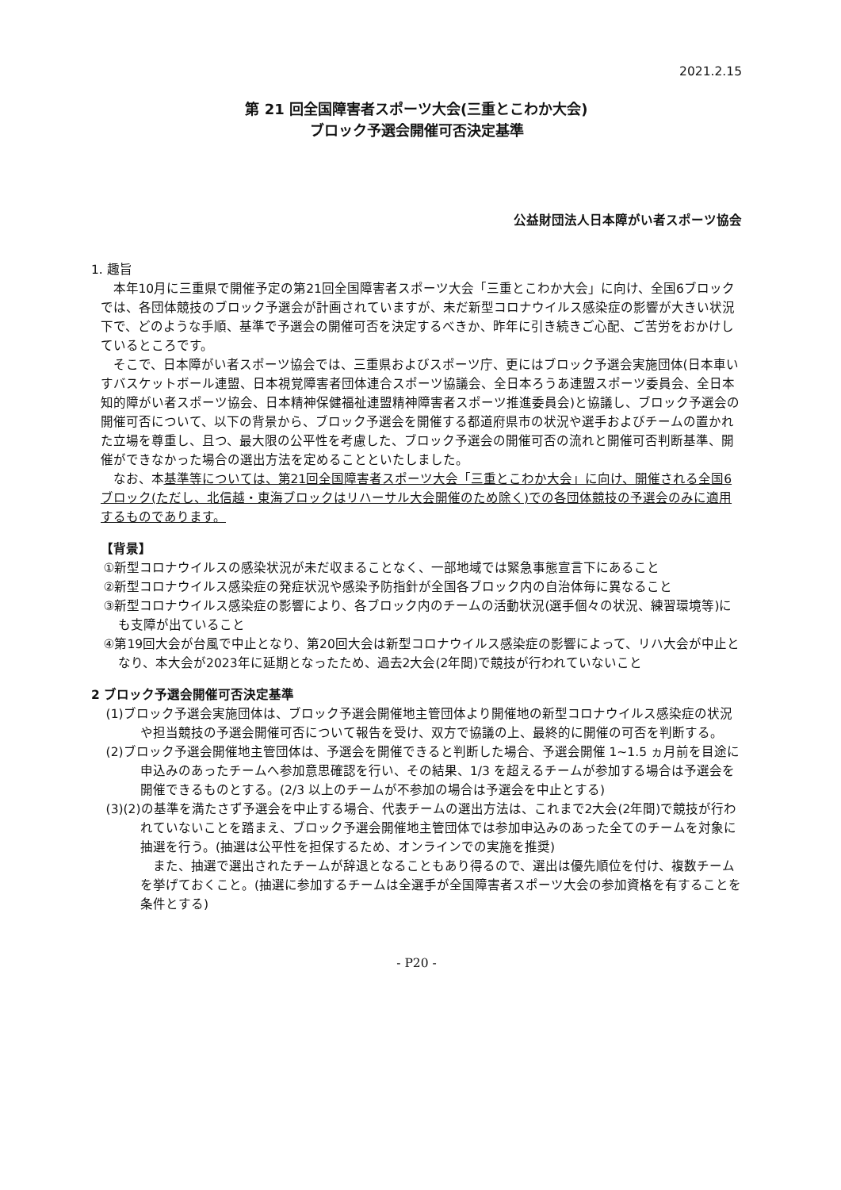2021.2.15
第 21 回全国障害者スポーツ大会(三重とこわか大会)
ブロック予選会開催可否決定基準
公益財団法人日本障がい者スポーツ協会
1. 趣旨
本年10月に三重県で開催予定の第21回全国障害者スポーツ大会「三重とこわか大会」に向け、全国6ブロックでは、各団体競技のブロック予選会が計画されていますが、未だ新型コロナウイルス感染症の影響が大きい状況下で、どのような手順、基準で予選会の開催可否を決定するべきか、昨年に引き続きご心配、ご苦労をおかけしているところです。
そこで、日本障がい者スポーツ協会では、三重県およびスポーツ庁、更にはブロック予選会実施団体(日本車いすバスケットボール連盟、日本視覚障害者団体連合スポーツ協議会、全日本ろうあ連盟スポーツ委員会、全日本知的障がい者スポーツ協会、日本精神保健福祉連盟精神障害者スポーツ推進委員会)と協議し、ブロック予選会の開催可否について、以下の背景から、ブロック予選会を開催する都道府県市の状況や選手およびチームの置かれた立場を尊重し、且つ、最大限の公平性を考慮した、ブロック予選会の開催可否の流れと開催可否判断基準、開催ができなかった場合の選出方法を定めることといたしました。
なお、本基準等については、第21回全国障害者スポーツ大会「三重とこわか大会」に向け、開催される全国6ブロック(ただし、北信越・東海ブロックはリハーサル大会開催のため除く)での各団体競技の予選会のみに適用するものであります。
【背景】
①新型コロナウイルスの感染状況が未だ収まることなく、一部地域では緊急事態宣言下にあること
②新型コロナウイルス感染症の発症状況や感染予防指針が全国各ブロック内の自治体毎に異なること
③新型コロナウイルス感染症の影響により、各ブロック内のチームの活動状況(選手個々の状況、練習環境等)にも支障が出ていること
④第19回大会が台風で中止となり、第20回大会は新型コロナウイルス感染症の影響によって、リハ大会が中止となり、本大会が2023年に延期となったため、過去2大会(2年間)で競技が行われていないこと
2 ブロック予選会開催可否決定基準
(1)ブロック予選会実施団体は、ブロック予選会開催地主管団体より開催地の新型コロナウイルス感染症の状況や担当競技の予選会開催可否について報告を受け、双方で協議の上、最終的に開催の可否を判断する。
(2)ブロック予選会開催地主管団体は、予選会を開催できると判断した場合、予選会開催 1~1.5 ヵ月前を目途に申込みのあったチームへ参加意思確認を行い、その結果、1/3 を超えるチームが参加する場合は予選会を開催できるものとする。(2/3 以上のチームが不参加の場合は予選会を中止とする)
(3)(2)の基準を満たさず予選会を中止する場合、代表チームの選出方法は、これまで2大会(2年間)で競技が行われていないことを踏まえ、ブロック予選会開催地主管団体では参加申込みのあった全てのチームを対象に抽選を行う。(抽選は公平性を担保するため、オンラインでの実施を推奨)
また、抽選で選出されたチームが辞退となることもあり得るので、選出は優先順位を付け、複数チームを挙げておくこと。(抽選に参加するチームは全選手が全国障害者スポーツ大会の参加資格を有することを条件とする)
- P20 -